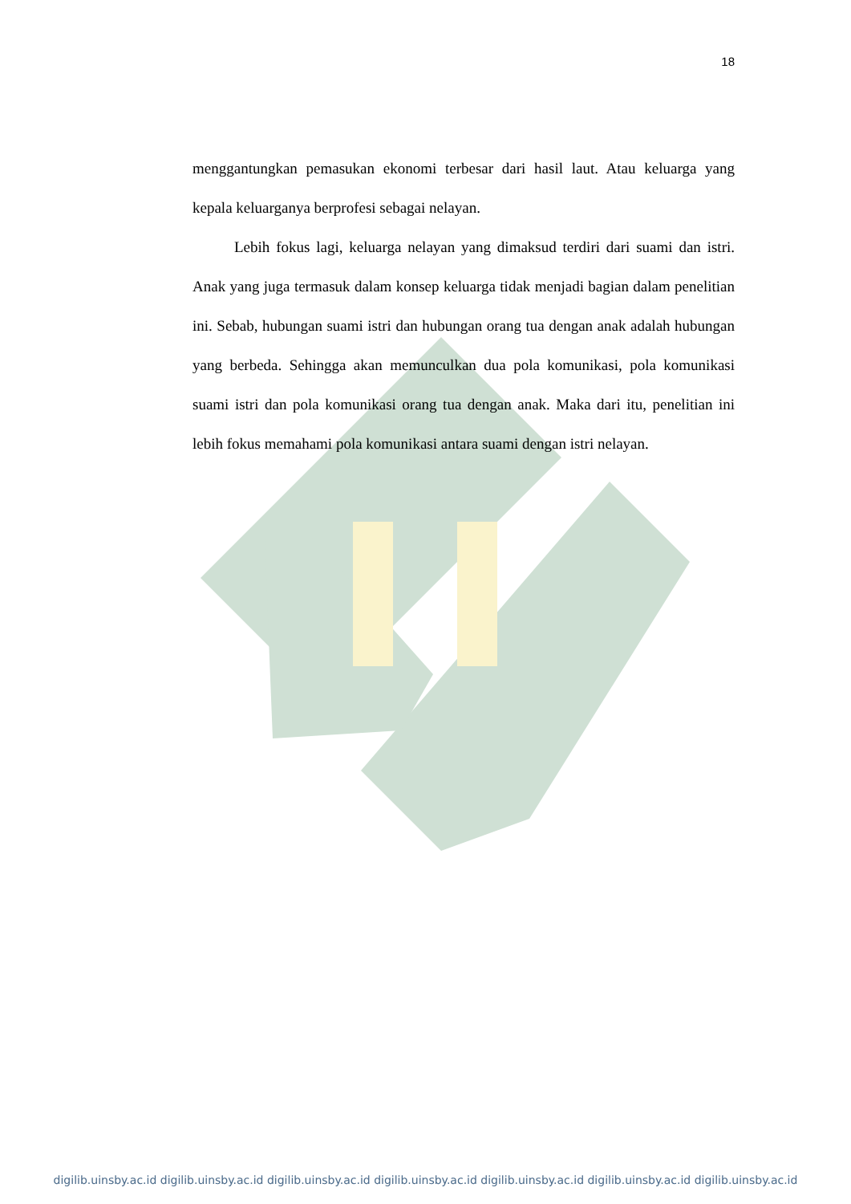18
menggantungkan pemasukan ekonomi terbesar dari hasil laut. Atau keluarga yang kepala keluarganya berprofesi sebagai nelayan.
Lebih fokus lagi, keluarga nelayan yang dimaksud terdiri dari suami dan istri. Anak yang juga termasuk dalam konsep keluarga tidak menjadi bagian dalam penelitian ini. Sebab, hubungan suami istri dan hubungan orang tua dengan anak adalah hubungan yang berbeda. Sehingga akan memunculkan dua pola komunikasi, pola komunikasi suami istri dan pola komunikasi orang tua dengan anak. Maka dari itu, penelitian ini lebih fokus memahami pola komunikasi antara suami dengan istri nelayan.
digilib.uinsby.ac.id digilib.uinsby.ac.id digilib.uinsby.ac.id digilib.uinsby.ac.id digilib.uinsby.ac.id digilib.uinsby.ac.id digilib.uinsby.ac.id